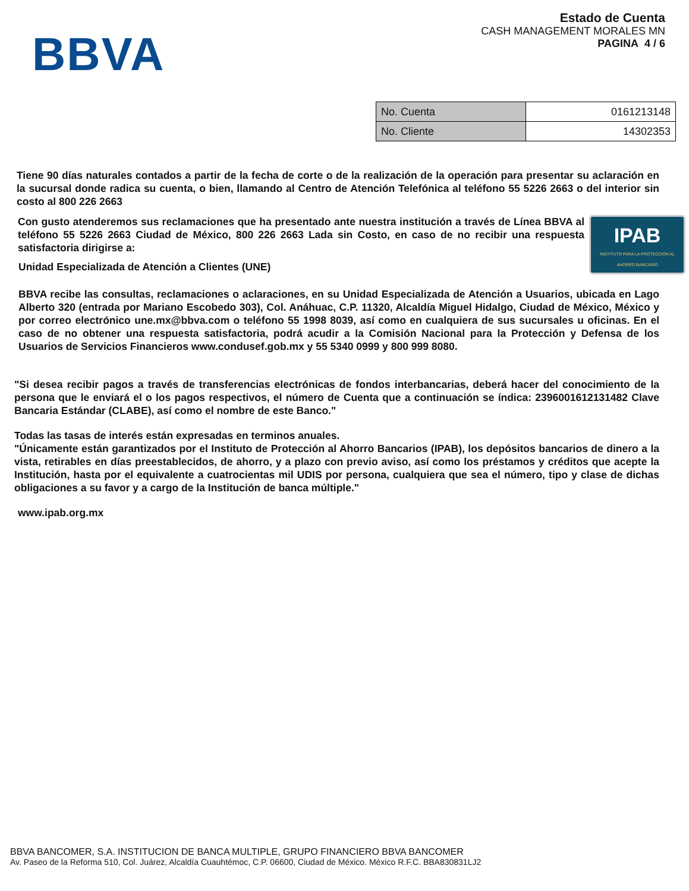BBVA
Estado de Cuenta
CASH MANAGEMENT MORALES MN
PAGINA 4 / 6
| No. Cuenta | 0161213148 |
| No. Cliente | 14302353 |
Tiene 90 días naturales contados a partir de la fecha de corte o de la realización de la operación para presentar su aclaración en la sucursal donde radica su cuenta, o bien, llamando al Centro de Atención Telefónica al teléfono 55 5226 2663 o del interior sin costo al 800 226 2663
IPAB
INSTITUTO PARA LA PROTECCIÓN AL AHORRO BANCARIO
Con gusto atenderemos sus reclamaciones que ha presentado ante nuestra institución a través de Línea BBVA al teléfono 55 5226 2663 Ciudad de México, 800 226 2663 Lada sin Costo, en caso de no recibir una respuesta satisfactoria dirigirse a:
Unidad Especializada de Atención a Clientes (UNE)
BBVA recibe las consultas, reclamaciones o aclaraciones, en su Unidad Especializada de Atención a Usuarios, ubicada en Lago Alberto 320 (entrada por Mariano Escobedo 303), Col. Anáhuac, C.P. 11320, Alcaldía Miguel Hidalgo, Ciudad de México, México y por correo electrónico une.mx@bbva.com o teléfono 55 1998 8039, así como en cualquiera de sus sucursales u oficinas. En el caso de no obtener una respuesta satisfactoria, podrá acudir a la Comisión Nacional para la Protección y Defensa de los Usuarios de Servicios Financieros www.condusef.gob.mx y 55 5340 0999 y 800 999 8080.
"Si desea recibir pagos a través de transferencias electrónicas de fondos interbancarias, deberá hacer del conocimiento de la persona que le enviará el o los pagos respectivos, el número de Cuenta que a continuación se índica: 2396001612131482 Clave Bancaria Estándar (CLABE), así como el nombre de este Banco."
Todas las tasas de interés están expresadas en terminos anuales.
"Únicamente están garantizados por el Instituto de Protección al Ahorro Bancarios (IPAB), los depósitos bancarios de dinero a la vista, retirables en días preestablecidos, de ahorro, y a plazo con previo aviso, así como los préstamos y créditos que acepte la Institución, hasta por el equivalente a cuatrocientas mil UDIS por persona, cualquiera que sea el número, tipo y clase de dichas obligaciones a su favor y a cargo de la Institución de banca múltiple."
www.ipab.org.mx
BBVA BANCOMER, S.A. INSTITUCION DE BANCA MULTIPLE, GRUPO FINANCIERO BBVA BANCOMER
Av. Paseo de la Reforma 510, Col. Juárez, Alcaldía Cuauhtémoc, C.P. 06600, Ciudad de México. México R.F.C. BBA830831LJ2